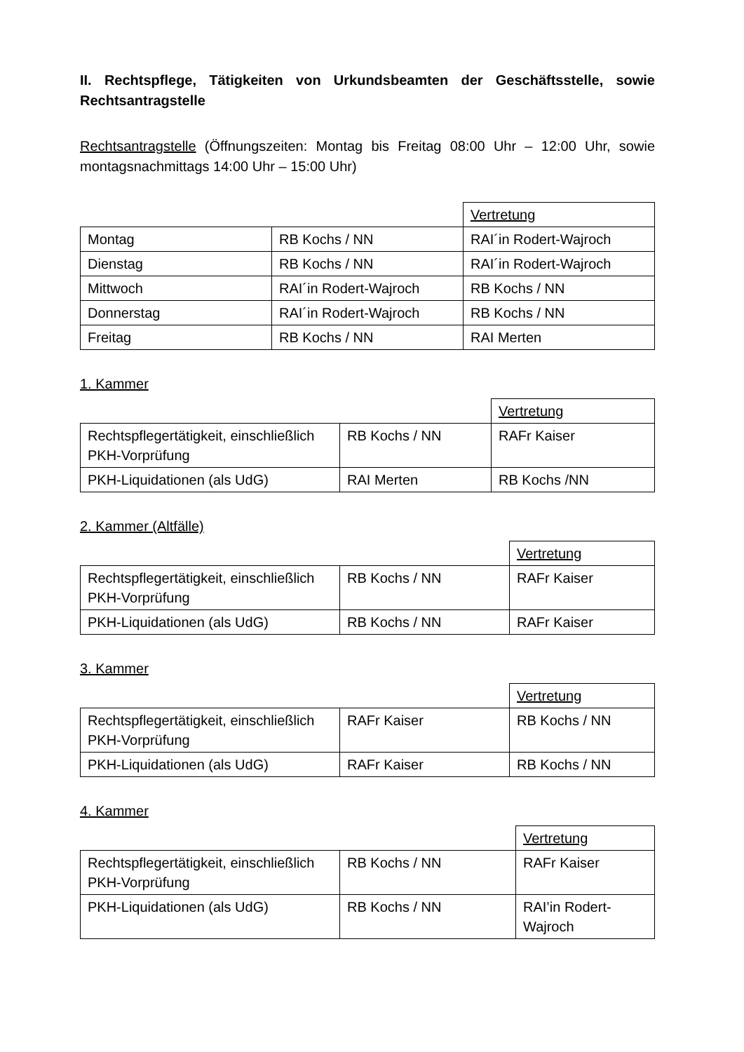II. Rechtspflege, Tätigkeiten von Urkundsbeamten der Geschäftsstelle, sowie Rechtsantragstelle
Rechtsantragstelle (Öffnungszeiten: Montag bis Freitag 08:00 Uhr – 12:00 Uhr, sowie montagsnachmittags 14:00 Uhr – 15:00 Uhr)
| | | Vertretung |
| Montag | RB Kochs / NN | RAI´in Rodert-Wajroch |
| Dienstag | RB Kochs / NN | RAI´in Rodert-Wajroch |
| Mittwoch | RAI´in Rodert-Wajroch | RB Kochs / NN |
| Donnerstag | RAI´in Rodert-Wajroch | RB Kochs / NN |
| Freitag | RB Kochs / NN | RAI Merten |
1. Kammer
| | | Vertretung |
| Rechtspflegertätigkeit, einschließlich PKH-Vorprüfung | RB Kochs / NN | RAFr Kaiser |
| PKH-Liquidationen (als UdG) | RAI Merten | RB Kochs /NN |
2. Kammer (Altfälle)
| | | Vertretung |
| Rechtspflegertätigkeit, einschließlich PKH-Vorprüfung | RB Kochs / NN | RAFr Kaiser |
| PKH-Liquidationen (als UdG) | RB Kochs / NN | RAFr Kaiser |
3. Kammer
| | | Vertretung |
| Rechtspflegertätigkeit, einschließlich PKH-Vorprüfung | RAFr Kaiser | RB Kochs / NN |
| PKH-Liquidationen (als UdG) | RAFr Kaiser | RB Kochs / NN |
4. Kammer
| | | Vertretung |
| Rechtspflegertätigkeit, einschließlich PKH-Vorprüfung | RB Kochs / NN | RAFr Kaiser |
| PKH-Liquidationen (als UdG) | RB Kochs / NN | RAI’in Rodert-Wajroch |